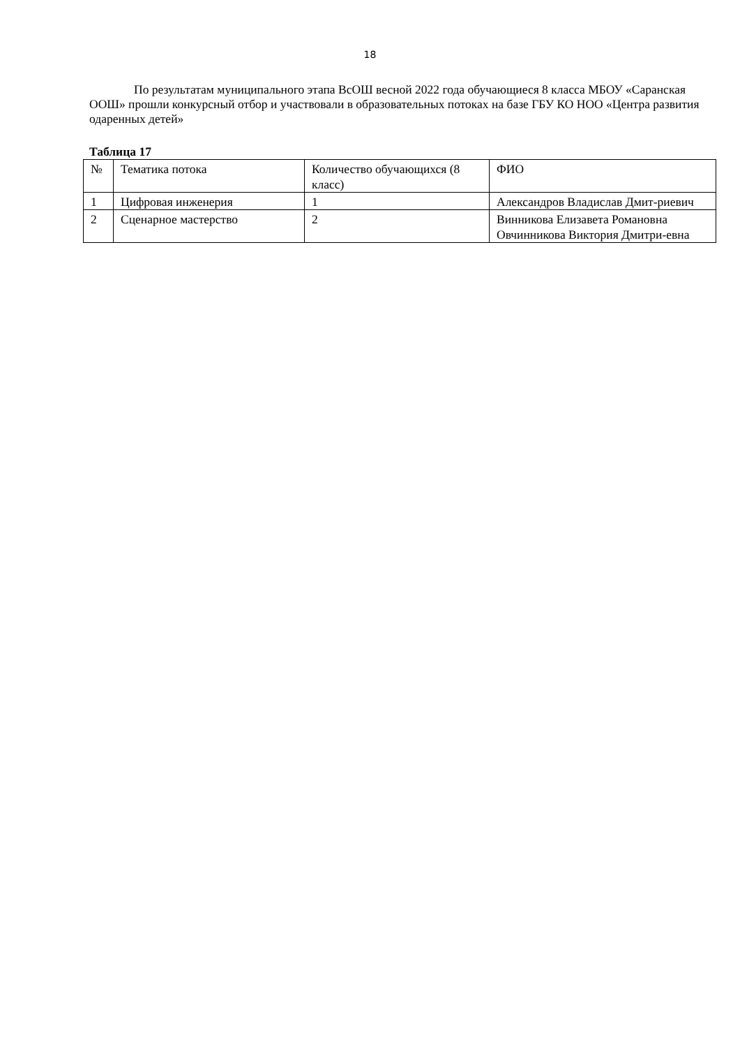18
По результатам муниципального этапа ВсОШ весной 2022 года обучающиеся 8 класса МБОУ «Саранская ООШ» прошли конкурсный отбор и участвовали в образовательных потоках на базе ГБУ КО НОО «Центра развития одаренных детей»
Таблица 17
| № | Тематика потока | Количество обучающихся (8 класс) | ФИО |
| 1 | Цифровая инженерия | 1 | Александров Владислав Дмит-риевич |
| 2 | Сценарное мастерство | 2 | Винникова Елизавета Романовна Овчинникова Виктория Дмитри-евна |